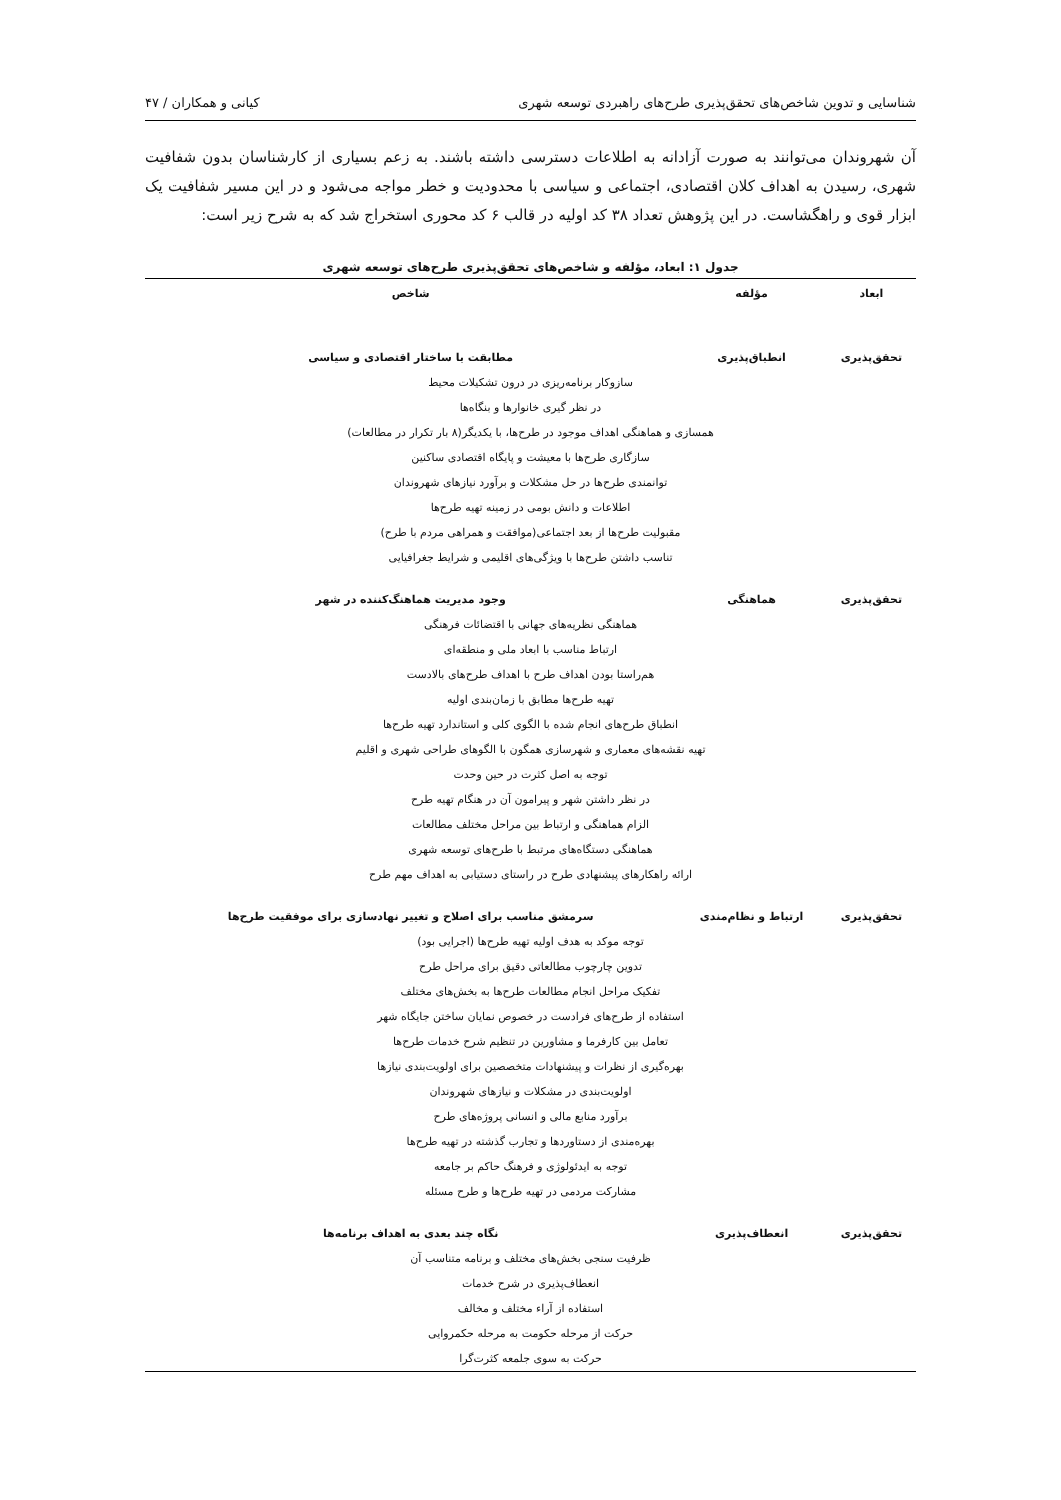شناسایی و تدوین شاخص‌های تحقق‌پذیری طرح‌های راهبردی توسعه شهری کیانی و همکاران / ۴۷
آن شهروندان می‌توانند به صورت آزادانه به اطلاعات دسترسی داشته باشند. به زعم بسیاری از کارشناسان بدون شفافیت شهری، رسیدن به اهداف کلان اقتصادی، اجتماعی و سیاسی با محدودیت و خطر مواجه می‌شود و در این مسیر شفافیت یک ابزار قوی و راهگشاست. در این پژوهش تعداد ۳۸ کد اولیه در قالب ۶ کد محوری استخراج شد که به شرح زیر است:
جدول ۱: ابعاد، مؤلفه و شاخص‌های تحقق‌پذیری طرح‌های توسعه شهری
| ابعاد | مؤلفه | شاخص |
| --- | --- | --- |
| تحقق‌پذیری | انطباق‌پذیری | مطابقت با ساختار اقتصادی و سیاسی |
| سازوکار برنامه‌ریزی در درون تشکیلات محیط | | |
| در نظر گیری خانوارها و بنگاه‌ها | | |
| همسازی و هماهنگی اهداف موجود در طرح‌ها، با یکدیگر(۸ بار تکرار در مطالعات) | | |
| سازگاری طرح‌ها با معیشت و پایگاه اقتصادی ساکنین | | |
| توانمندی طرح‌ها در حل مشکلات و برآورد نیازهای شهروندان | | |
| اطلاعات و دانش بومی در زمینه تهیه طرح‌ها | | |
| مقبولیت طرح‌ها از بعد اجتماعی(موافقت و همراهی مردم با طرح) | | |
| تناسب داشتن طرح‌ها با ویژگی‌های اقلیمی و شرایط جغرافیایی | | |
| تحقق‌پذیری | هماهنگی | وجود مدیریت هماهنگ‌کننده در شهر |
| هماهنگی نظریه‌های جهانی با اقتضائات فرهنگی | | |
| ارتباط مناسب با ابعاد ملی و منطقه‌ای | | |
| هم‌راستا بودن اهداف طرح با اهداف طرح‌های بالادست | | |
| تهیه طرح‌ها مطابق با زمان‌بندی اولیه | | |
| انطباق طرح‌های انجام شده با الگوی کلی و استاندارد تهیه طرح‌ها | | |
| تهیه نقشه‌های معماری و شهرسازی همگون با الگوهای طراحی شهری و اقلیم | | |
| توجه به اصل کثرت در حین وحدت | | |
| در نظر داشتن شهر و پیرامون آن در هنگام تهیه طرح | | |
| الزام هماهنگی و ارتباط بین مراحل مختلف مطالعات | | |
| هماهنگی دستگاه‌های مرتبط با طرح‌های توسعه شهری | | |
| ارائه راهکارهای پیشنهادی طرح در راستای دستیابی به اهداف مهم طرح | | |
| تحقق‌پذیری | ارتباط و نظام‌مندی | سرمشق مناسب برای اصلاح و تغییر نهادسازی برای موفقیت طرح‌ها |
| توجه موکد به هدف اولیه تهیه طرح‌ها (اجرایی بود) | | |
| تدوین چارچوب مطالعاتی دقیق برای مراحل طرح | | |
| تفکیک مراحل انجام مطالعات طرح‌ها به بخش‌های مختلف | | |
| استفاده از طرح‌های فرادست در خصوص نمایان ساختن جایگاه شهر | | |
| تعامل بین کارفرما و مشاورین در تنظیم شرح خدمات طرح‌ها | | |
| بهره‌گیری از نظرات و پیشنهادات متخصصین برای اولویت‌بندی نیازها | | |
| اولویت‌بندی در مشکلات و نیازهای شهروندان | | |
| برآورد منابع مالی و انسانی پروژه‌های طرح | | |
| بهره‌مندی از دستاوردها و تجارب گذشته در تهیه طرح‌ها | | |
| توجه به ایدئولوژی و فرهنگ حاکم بر جامعه | | |
| مشارکت مردمی در تهیه طرح‌ها و طرح مسئله | | |
| تحقق‌پذیری | انعطاف‌پذیری | نگاه چند بعدی به اهداف برنامه‌ها |
| ظرفیت سنجی بخش‌های مختلف و برنامه متناسب آن | | |
| انعطاف‌پذیری در شرح خدمات | | |
| استفاده از آراء مختلف و مخالف | | |
| حرکت از مرحله حکومت به مرحله حکمروایی | | |
| حرکت به سوی جلمعه کثرت‌گرا | | |